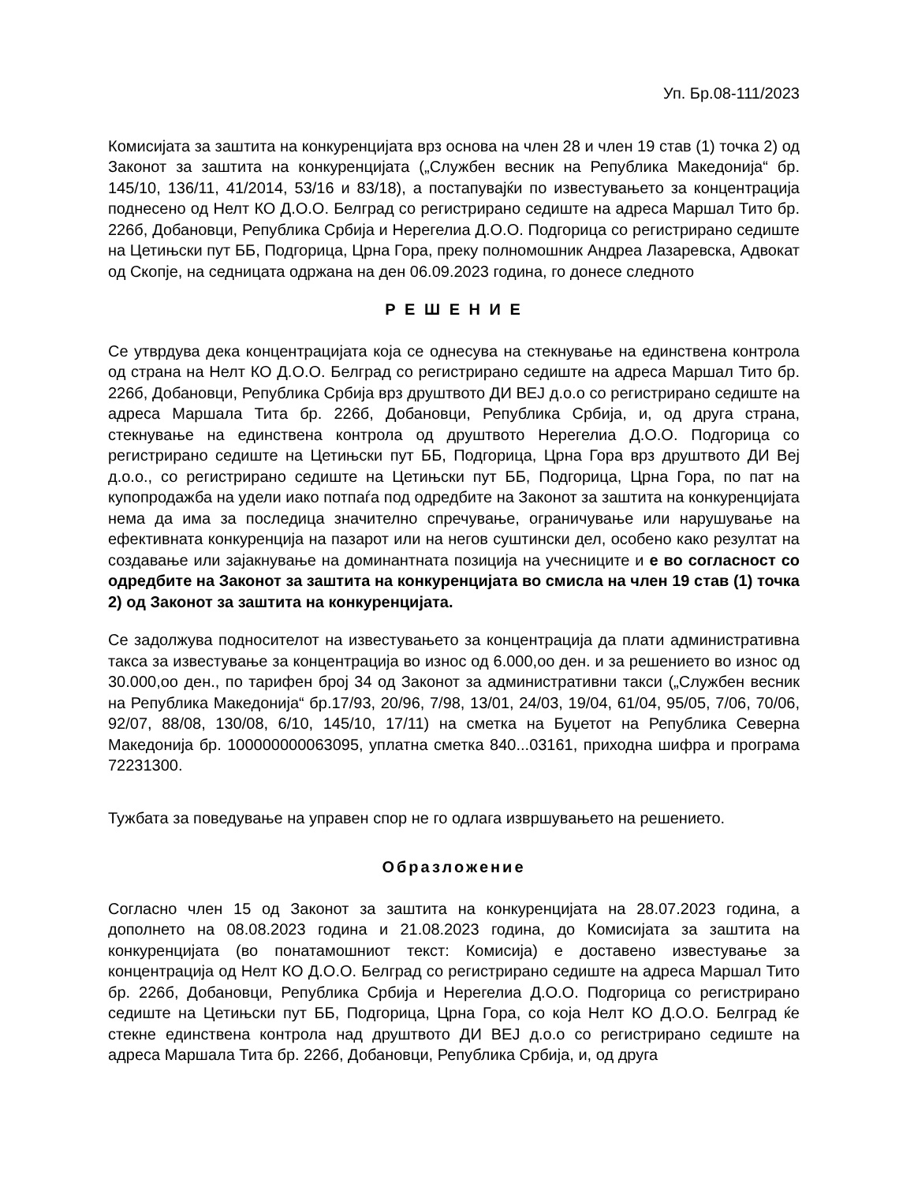Уп. Бр.08-111/2023
Комисијата за заштита на конкуренцијата врз основа на член 28 и член 19 став (1) точка 2) од Законот за заштита на конкуренцијата („Службен весник на Република Македонија“ бр. 145/10, 136/11, 41/2014, 53/16 и 83/18), а постапувајќи по известувањето за концентрација поднесено од Нелт КО Д.О.О. Белград со регистрирано седиште на адреса Маршал Тито бр. 226б, Добановци, Република Србија и Нерегелиа Д.О.О. Подгорица со регистрирано седиште на Цетињски пут ББ, Подгорица, Црна Гора, преку полномошник Андреа Лазаревска, Адвокат од Скопје, на седницата одржана на ден 06.09.2023 година, го донесе следното
Р Е Ш Е Н И Е
Се утврдува дека концентрацијата која се однесува на стекнување на единствена контрола од страна на Нелт КО Д.О.О. Белград со регистрирано седиште на адреса Маршал Тито бр. 226б, Добановци, Република Србија врз друштвото ДИ ВЕЈ д.о.о со регистрирано седиште на адреса Маршала Тита бр. 226б, Добановци, Република Србија, и, од друга страна, стекнување на единствена контрола од друштвото Нерегелиа Д.О.О. Подгорица со регистрирано седиште на Цетињски пут ББ, Подгорица, Црна Гора врз друштвото ДИ Вej д.о.о., со регистрирано седиште на Цетињски пут ББ, Подгорица, Црна Гора, по пат на купопродажба на удели иако потпаѓа под одредбите на Законот за заштита на конкуренцијата нема да има за последица значително спречување, ограничување или нарушување на ефективната конкуренција на пазарот или на негов суштински дел, особено како резултат на создавање или зајакнување на доминантната позиција на учесниците и е во согласност со одредбите на Законот за заштита на конкуренцијата во смисла на член 19 став (1) точка 2) од Законот за заштита на конкуренцијата.
Се задолжува подносителот на известувањето за концентрација да плати административна такса за известување за концентрација во износ од 6.000,оо ден. и за решението во износ од 30.000,оо ден., по тарифен број 34 од Законот за административни такси („Службен весник на Република Македонија“ бр.17/93, 20/96, 7/98, 13/01, 24/03, 19/04, 61/04, 95/05, 7/06, 70/06, 92/07, 88/08, 130/08, 6/10, 145/10, 17/11) на сметка на Буџетот на Република Северна Македонија бр. 100000000063095, уплатна сметка 840...03161, приходна шифра и програма 72231300.
Тужбата за поведување на управен спор не го одлага извршувањето на решението.
Образложение
Согласно член 15 од Законот за заштита на конкуренцијата на 28.07.2023 година, а дополнето на 08.08.2023 година и 21.08.2023 година, до Комисијата за заштита на конкуренцијата (во понатамошниот текст: Комисија) е доставено известување за концентрација од Нелт КО Д.О.О. Белград со регистрирано седиште на адреса Маршал Тито бр. 226б, Добановци, Република Србија и Нерегелиа Д.О.О. Подгорица со регистрирано седиште на Цетињски пут ББ, Подгорица, Црна Гора, со која Нелт КО Д.О.О. Белград ќе стекне единствена контрола над друштвото ДИ ВЕЈ д.о.о со регистрирано седиште на адреса Маршала Тита бр. 226б, Добановци, Република Србија, и, од друга